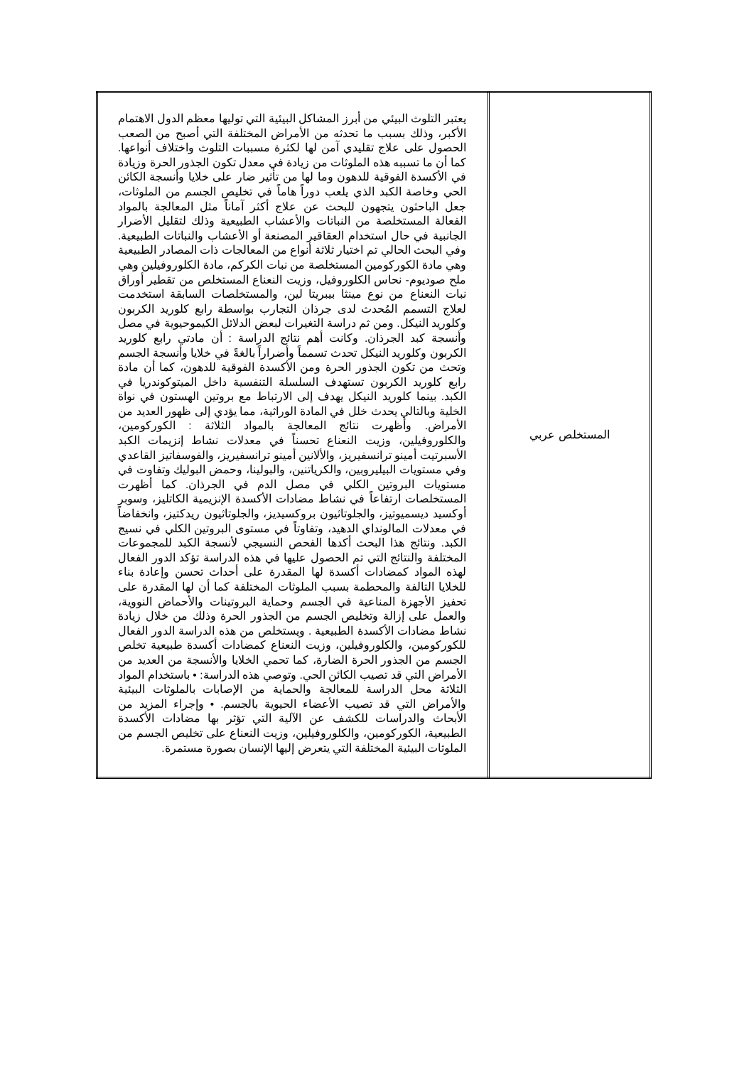| المستخلص عربي | يعتبر التلوث البيئي من أبرز المشاكل البيئية التي توليها معظم الدول الاهتمام الأكبر، وذلك بسبب ما تحدثه من الأمراض المختلفة التي أصبح من الصعب الحصول على علاج تقليدي آمن لها لكثرة مسببات التلوث واختلاف أنواعها. كما أن ما تسببه هذه الملوثات من زيادة في معدل تكون الجذور الحرة وزيادة في الأكسدة الفوقية للدهون وما لها من تأثير ضار على خلايا وأنسجة الكائن الحي وخاصة الكبد الذي يلعب دوراً هاماً في تخليص الجسم من الملوثات، جعل الباحثون يتجهون للبحث عن علاج أكثر آماناً مثل المعالجة بالمواد الفعالة المستخلصة من النباتات والأعشاب الطبيعية وذلك لتقليل الأضرار الجانبية في حال استخدام العقاقير المصنعة أو الأعشاب والنباتات الطبيعية. وفي البحث الحالي تم اختيار ثلاثة أنواع من المعالجات ذات المصادر الطبيعية وهي مادة الكوركومين المستخلصة من نبات الكركم، مادة الكلوروفيلين وهي ملح صوديوم- نحاس الكلوروفيل، وزيت النعناع المستخلص من تقطير أوراق نبات النعناع من نوع مينثا بيبريتا لين، والمستخلصات السابقة استخدمت لعلاج التسمم المُحدث لدى جرذان التجارب بواسطة رابع كلوريد الكربون وكلوريد النيكل. ومن ثم دراسة التغيرات لبعض الدلائل الكيموحيوية في مصل وأنسجة كبد الجرذان. وكانت أهم نتائج الدراسة : أن مادتي رابع كلوريد الكربون وكلوريد النيكل تحدث تسمماً وأضراراً بالغةً في خلايا وأنسجة الجسم وتحث من تكون الجذور الحرة ومن الأكسدة الفوقية للدهون، كما أن مادة رابع كلوريد الكربون تستهدف السلسلة التنفسية داخل الميتوكوندريا في الكبد. بينما كلوريد النيكل يهدف إلى الارتباط مع بروتين الهستون في نواة الخلية وبالتالي يحدث خلل في المادة الوراثية، مما يؤدي إلى ظهور العديد من الأمراض. وأظهرت نتائج المعالجة بالمواد الثلاثة : الكوركومين، والكلوروفيلين، وزيت النعناع تحسناً في معدلات نشاط إنزيمات الكبد الأسبرتيت أمينو ترانسفيريز، والألانين أمينو ترانسفيريز، والفوسفاتيز القاعدي وفي مستويات البيليروبين، والكرياتنين، والبولينا، وحمض البوليك وتفاوت في مستويات البروتين الكلي في مصل الدم في الجرذان. كما أظهرت المستخلصات ارتفاعاً في نشاط مضادات الأكسدة الإنزيمية الكاتليز، وسوبر أوكسيد ديسميوتيز، والجلوتاثيون بروكسيديز، والجلوتاثيون ريدكتيز، وانخفاضاً في معدلات المالونداي الدهيد، وتفاوتاً في مستوى البروتين الكلي في نسيج الكبد. ونتائج هذا البحث أكدها الفحص النسيجي لأنسجة الكبد للمجموعات المختلفة والنتائج التي تم الحصول عليها في هذه الدراسة تؤكد الدور الفعال لهذه المواد كمضادات أكسدة لها المقدرة على أحداث تحسن وإعادة بناء للخلايا التالفة والمحطمة بسبب الملوثات المختلفة كما أن لها المقدرة على تحفيز الأجهزة المناعية في الجسم وحماية البروتينات والأحماض النووية، والعمل على إزالة وتخليص الجسم من الجذور الحرة وذلك من خلال زيادة نشاط مضادات الأكسدة الطبيعية . ويستخلص من هذه الدراسة الدور الفعال للكوركومين، والكلوروفيلين، وزيت النعناع كمضادات أكسدة طبيعية تخلص الجسم من الجذور الحرة الضارة، كما تحمي الخلايا والأنسجة من العديد من الأمراض التي قد تصيب الكائن الحي. وتوصي هذه الدراسة: • باستخدام المواد الثلاثة محل الدراسة للمعالجة والحماية من الإصابات بالملوثات البيئية والأمراض التي قد تصيب الأعضاء الحيوية بالجسم. • وإجراء المزيد من الأبحاث والدراسات للكشف عن الآلية التي تؤثر بها مضادات الأكسدة الطبيعية، الكوركومين، والكلوروفيلين، وزيت النعناع على تخليص الجسم من الملوثات البيئية المختلفة التي يتعرض إليها الإنسان بصورة مستمرة. |